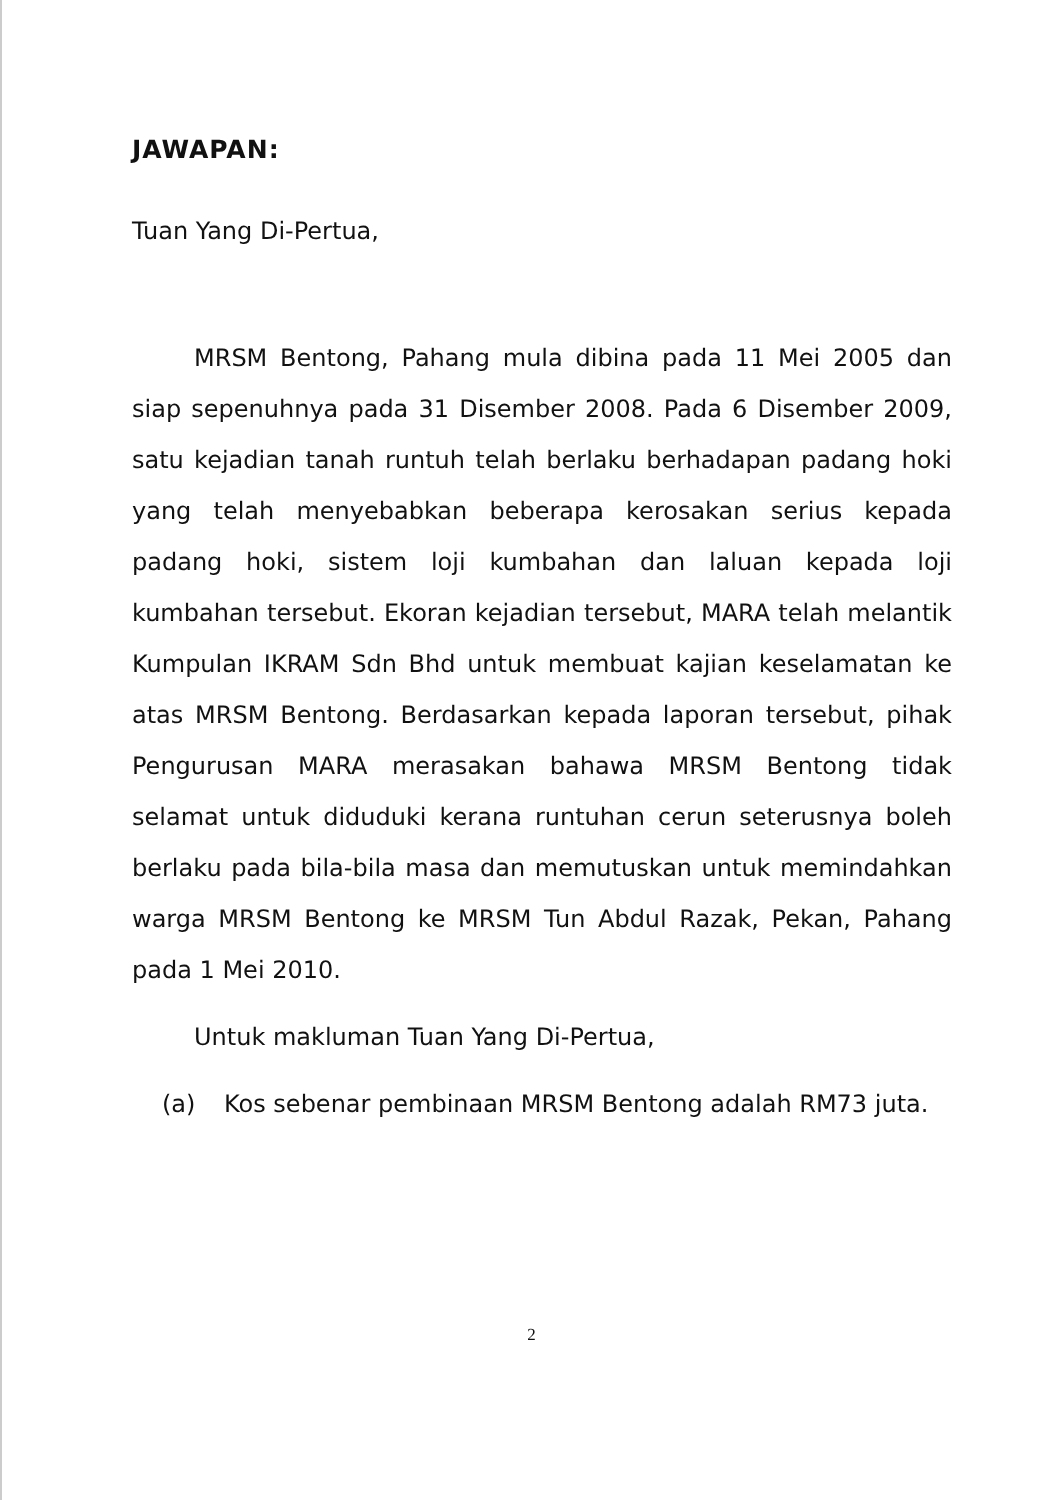JAWAPAN:
Tuan Yang Di-Pertua,
MRSM Bentong, Pahang mula dibina pada 11 Mei 2005 dan siap sepenuhnya pada 31 Disember 2008. Pada 6 Disember 2009, satu kejadian tanah runtuh telah berlaku berhadapan padang hoki yang telah menyebabkan beberapa kerosakan serius kepada padang hoki, sistem loji kumbahan dan laluan kepada loji kumbahan tersebut. Ekoran kejadian tersebut, MARA telah melantik Kumpulan IKRAM Sdn Bhd untuk membuat kajian keselamatan ke atas MRSM Bentong. Berdasarkan kepada laporan tersebut, pihak Pengurusan MARA merasakan bahawa MRSM Bentong tidak selamat untuk diduduki kerana runtuhan cerun seterusnya boleh berlaku pada bila-bila masa dan memutuskan untuk memindahkan warga MRSM Bentong ke MRSM Tun Abdul Razak, Pekan, Pahang pada 1 Mei 2010.
Untuk makluman Tuan Yang Di-Pertua,
(a) Kos sebenar pembinaan MRSM Bentong adalah RM73 juta.
2